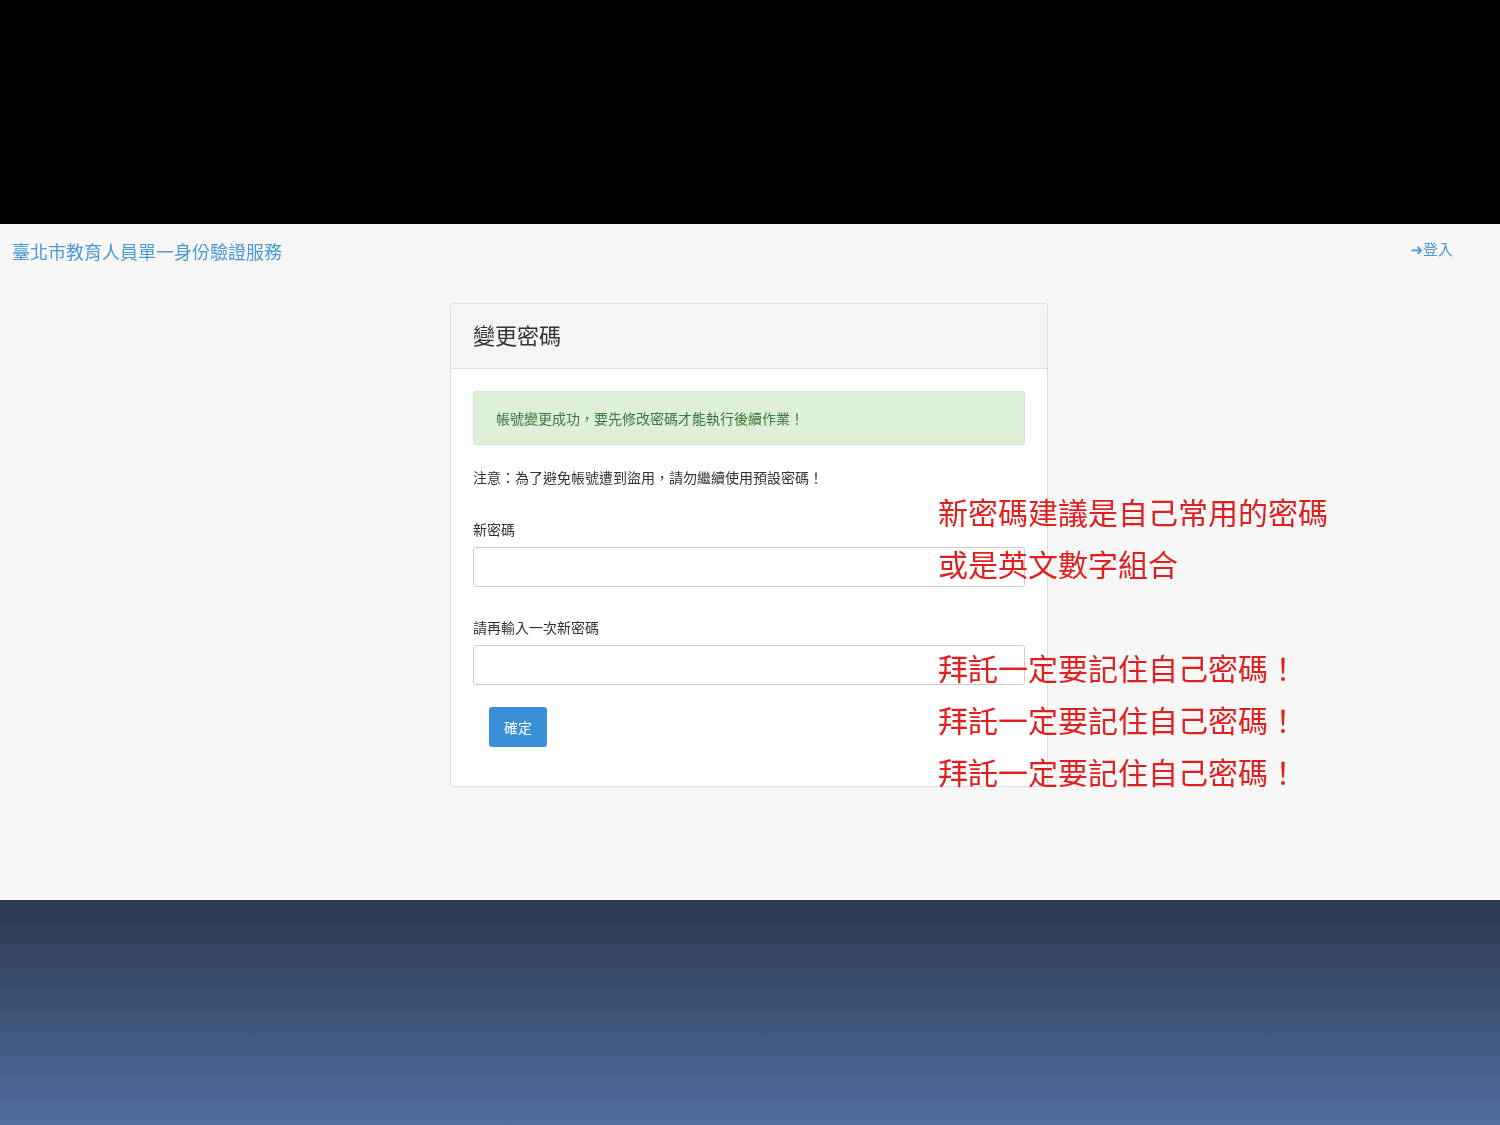臺北市教育人員單一身份驗證服務 ➜登入
變更密碼
帳號變更成功，要先修改密碼才能執行後續作業！
注意：為了避免帳號遭到盜用，請勿繼續使用預設密碼！
新密碼
請再輸入一次新密碼
確定
新密碼建議是自己常用的密碼
或是英文數字組合
拜託一定要記住自己密碼！
拜託一定要記住自己密碼！
拜託一定要記住自己密碼！